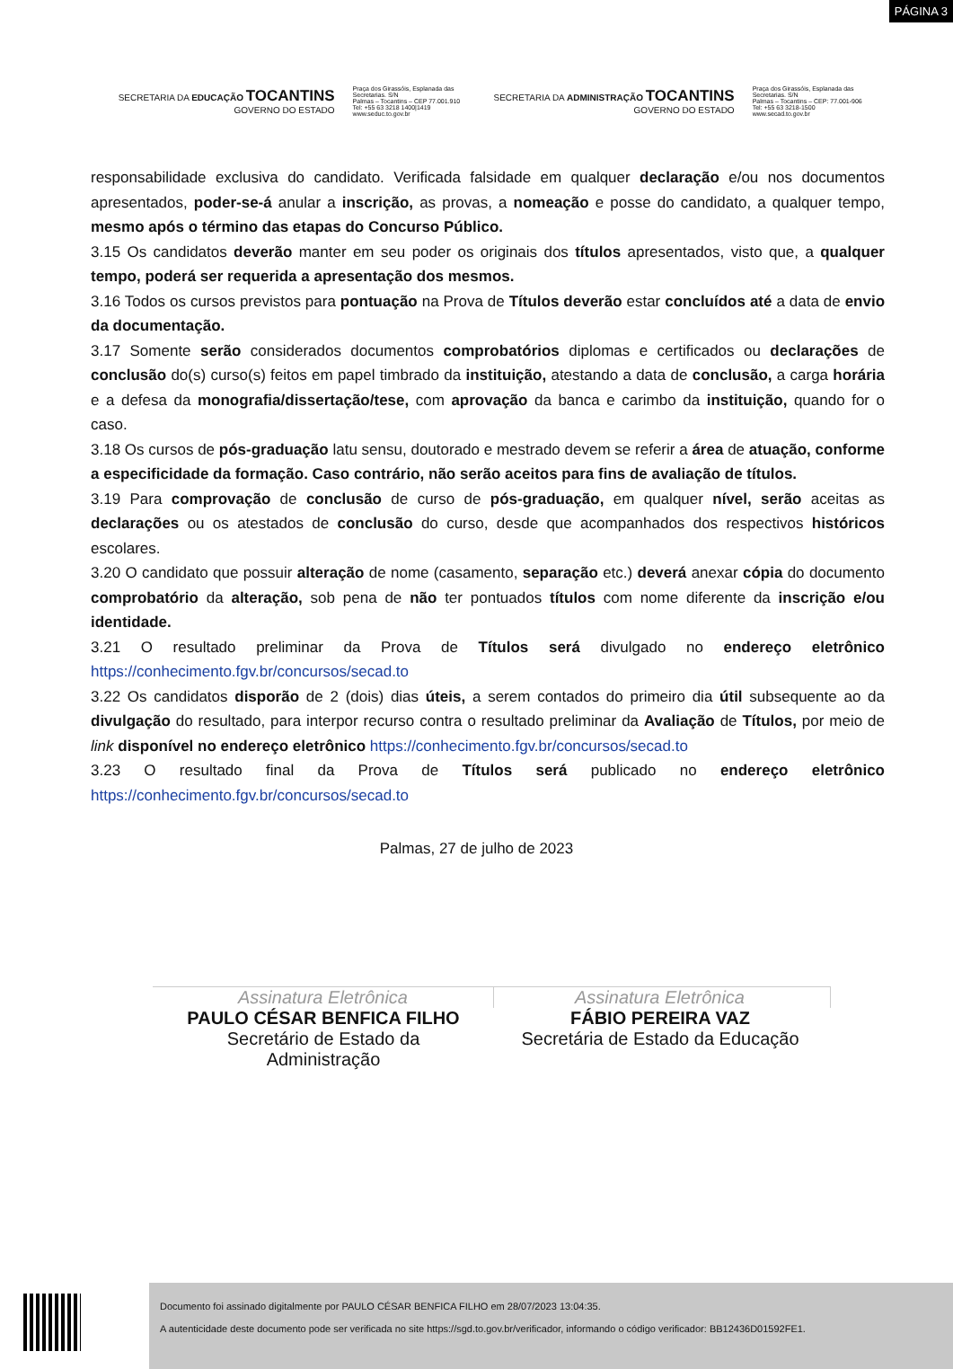PÁGINA 3
SECRETARIA DA EDUCAÇÃO TOCANTINS GOVERNO DO ESTADO
Praça dos Girassóis, Esplanada das Secretarias. S/N
Palmas – Tocantins – CEP 77.001.910
Tel: +55 63 3218 1400|1419
www.seduc.to.gov.br
SECRETARIA DA ADMINISTRAÇÃO TOCANTINS GOVERNO DO ESTADO
Praça dos Girassóis, Esplanada das Secretarias. S/N
Palmas – Tocantins – CEP: 77.001-906
Tel: +55 63 3218-1500
www.secad.to.gov.br
responsabilidade exclusiva do candidato. Verificada falsidade em qualquer declaração e/ou nos documentos apresentados, poder-se-á anular a inscrição, as provas, a nomeação e posse do candidato, a qualquer tempo, mesmo após o término das etapas do Concurso Público.
3.15 Os candidatos deverão manter em seu poder os originais dos títulos apresentados, visto que, a qualquer tempo, poderá ser requerida a apresentação dos mesmos.
3.16 Todos os cursos previstos para pontuação na Prova de Títulos deverão estar concluídos até a data de envio da documentação.
3.17 Somente serão considerados documentos comprobatórios diplomas e certificados ou declarações de conclusão do(s) curso(s) feitos em papel timbrado da instituição, atestando a data de conclusão, a carga horária e a defesa da monografia/dissertação/tese, com aprovação da banca e carimbo da instituição, quando for o caso.
3.18 Os cursos de pós-graduação latu sensu, doutorado e mestrado devem se referir a área de atuação, conforme a especificidade da formação. Caso contrário, não serão aceitos para fins de avaliação de títulos.
3.19 Para comprovação de conclusão de curso de pós-graduação, em qualquer nível, serão aceitas as declarações ou os atestados de conclusão do curso, desde que acompanhados dos respectivos históricos escolares.
3.20 O candidato que possuir alteração de nome (casamento, separação etc.) deverá anexar cópia do documento comprobatório da alteração, sob pena de não ter pontuados títulos com nome diferente da inscrição e/ou identidade.
3.21 O resultado preliminar da Prova de Títulos será divulgado no endereço eletrônico https://conhecimento.fgv.br/concursos/secad.to
3.22 Os candidatos disporão de 2 (dois) dias úteis, a serem contados do primeiro dia útil subsequente ao da divulgação do resultado, para interpor recurso contra o resultado preliminar da Avaliação de Títulos, por meio de link disponível no endereço eletrônico https://conhecimento.fgv.br/concursos/secad.to
3.23 O resultado final da Prova de Títulos será publicado no endereço eletrônico https://conhecimento.fgv.br/concursos/secad.to
Palmas, 27 de julho de 2023
Assinatura Eletrônica
PAULO CÉSAR BENFICA FILHO
Secretário de Estado da
Administração
Assinatura Eletrônica
FÁBIO PEREIRA VAZ
Secretária de Estado da Educação
Documento foi assinado digitalmente por PAULO CÉSAR BENFICA FILHO em 28/07/2023 13:04:35.
A autenticidade deste documento pode ser verificada no site https://sgd.to.gov.br/verificador, informando o código verificador: BB12436D01592FE1.